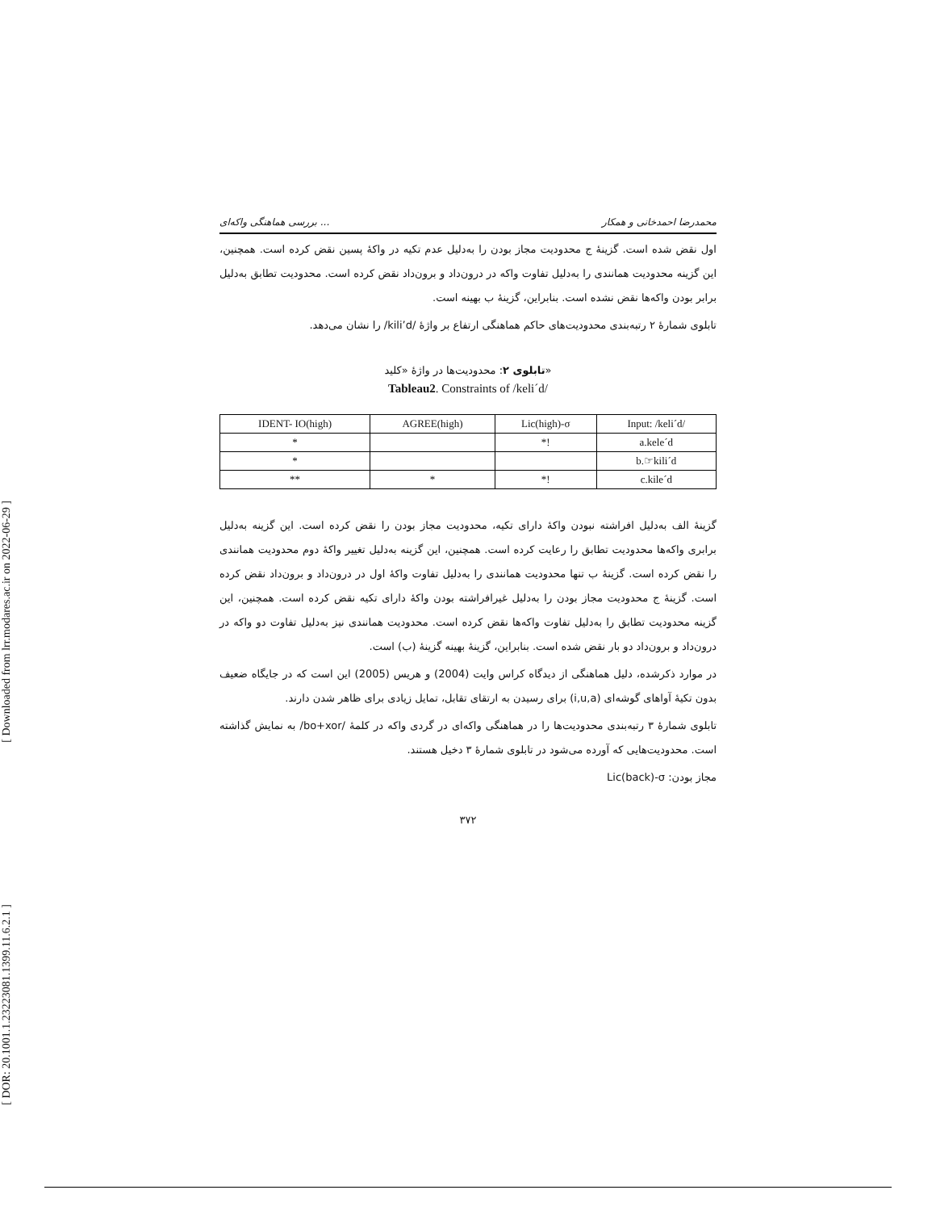[ Downloaded from lrr.modares.ac.ir on 2022-06-29 ]
[ DOR: 20.1001.1.23223081.1399.11.6.2.1 ]
بررسی هماهنگی واکه‌ای ... محمدرضا احمدخانی و همکار
اول نقض شده است. گزینۀ ج محدودیت مجاز بودن را به‌دلیل عدم تکیه در واکۀ پسین نقض کرده است. همچنین، این گزینه محدودیت همانندی را به‌دلیل تفاوت واکه در درون‌داد و برون‌داد نقض کرده است. محدودیت تطابق به‌دلیل برابر بودن واکه‌ها نقض نشده است. بنابراین، گزینۀ ب بهینه است.
تابلوی شمارۀ ۲ رتبه‌بندی محدودیت‌های حاکم هماهنگی ارتفاع بر واژۀ /kili’d/ را نشان می‌دهد.
تابلوی ۲: محدودیت‌ها در واژۀ «کلید»
Tableau2. Constraints of /keli´d/
| IDENT- IO(high) | AGREE(high) | Lic(high)-σ | Input: /keli´d/ |
| --- | --- | --- | --- |
| * | | *! | a.kele´d |
| * | | | b.☞kili´d |
| ** | * | *! | c.kile´d |
گزینۀ الف به‌دلیل افراشته نبودن واکۀ دارای تکیه، محدودیت مجاز بودن را نقض کرده است. این گزینه به‌دلیل برابری واکه‌ها محدودیت تطابق را رعایت کرده است. همچنین، این گزینه به‌دلیل تغییر واکۀ دوم محدودیت همانندی را نقض کرده است. گزینۀ ب تنها محدودیت همانندی را به‌دلیل تفاوت واکۀ اول در درون‌داد و برون‌داد نقض کرده است. گزینۀ ج محدودیت مجاز بودن را به‌دلیل غیرافراشته بودن واکۀ دارای تکیه نقض کرده است. همچنین، این گزینه محدودیت تطابق را به‌دلیل تفاوت واکه‌ها نقض کرده است. محدودیت همانندی نیز به‌دلیل تفاوت دو واکه در درون‌داد و برون‌داد دو بار نقض شده است. بنابراین، گزینۀ بهینه گزینۀ (ب) است.
در موارد ذکرشده، دلیل هماهنگی از دیدگاه کراس وایت (2004) و هریس (2005) این است که در جایگاه ضعیف بدون تکیۀ آواهای گوشه‌ای (i,u,a) برای رسیدن به ارتقای تقابل، تمایل زیادی برای ظاهر شدن دارند.
تابلوی شمارۀ ۳ رتبه‌بندی محدودیت‌ها را در هماهنگی واکه‌ای در گردی واکه در کلمۀ /bo+xor/ به نمایش گذاشته است. محدودیت‌هایی که آورده می‌شود در تابلوی شمارۀ ۳ دخیل هستند.
مجاز بودن: Lic(back)-σ
۳۷۲